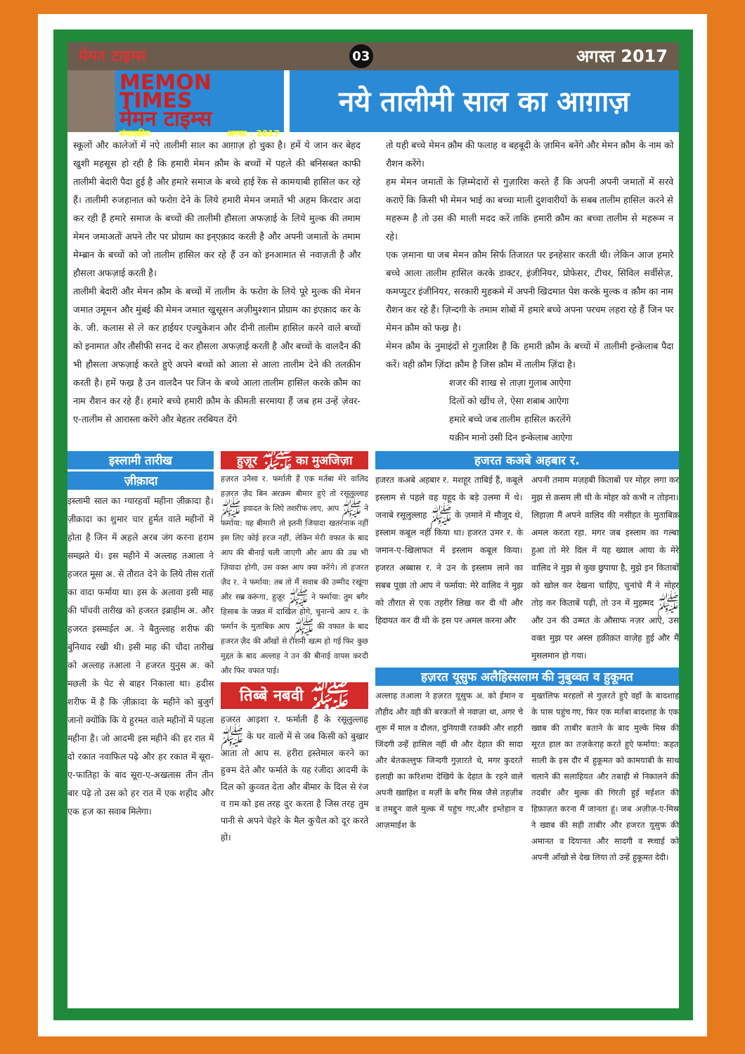मेमन टाइम्स 03 अगस्त 2017
MEMON TIMES
मेमन टाइम्स
संपादकीय अगस्त : 2017
नये तालीमी साल का आग़ाज़
स्कूलों और कालेजों में नऐ तालीमी साल का आग़ाज़ हो चुका है। हमें ये जान कर बेहद खुशी महसूस हो रही है कि हमारी मेमन क़ौम के बच्चों में पहले की बनिसबत काफी तालीमी बेदारी पैदा हुई है और हमारे समाज के बच्चे हाई रेंक से कामयाबी हासिल कर रहे हैं। तालीमी रुजहानात को फरोग़ देने के लिये हमारी मेमन जमातें भी अहम किरदार अदा कर रही हैं हमारे समाज के बच्चों की तालीमी हौसला अफज़ाई के लिये मुल्क की तमाम मेमन जमाअतों अपने तौर पर प्रोग्राम का इन्एक़ाद करती है और अपनी जमातों के तमाम मेम्ब्रान के बच्चों को जो तालीम हासिल कर रहे हैं उन को इनआमात से नवाज़ती है और हौसला अफज़ाई करती है।
तालीमी बेदारी और मेमन क़ौम के बच्चों में तालीम के फरोग़ के लिये पूरे मुल्क की मेमन जमात उमूमन और मुंबई की मेमन जमात खुसूसन अज़ीमुश्शान प्रोग्राम का इंएक़ाद कर के के. जी. कलास से ले कर हाईयर एज्युकेशन और दीनी तालीम हासिल करने वाले बच्चों को इनामात और तौसीफी सनद दे कर हौसला अफज़ाई करती है और बच्चों के वालदैन की भी हौसला अफज़ाई करते हुऐ अपने बच्चों को आला से आला तालीम देने की तलक़ीन करती है। हमें फख्र है उन वालदैन पर जिन के बच्चे आला तालीम हासिल करके क़ौम का नाम रौशन कर रहे हैं। हमारे बच्चे हमारी क़ौम के क़ीमती सरमाया हैं जब हम उन्हें ज़ेवर-ए-तालीम से आरास्ता करेंगे और बेहतर तरबियत देंगे
तो यही बच्चे मेमन क़ौम की फलाह व बहबूदी के ज़ामिन बनेंगे और मेमन क़ौम के नाम को रौशन करेंगे।
हम मेमन जमातों के ज़िम्मेदारों से गुज़ारिश करते हैं कि अपनी अपनी जमातों में सरवे कराऐं कि किसी भी मेमन भाई का बच्चा माली दुशवारीयों के सबब तालीम हासिल करने से महरूम है तो उस की माली मदद करें ताकि हमारी क़ौम का बच्चा तालीम से महरूम न रहे।
एक ज़माना था जब मेमन क़ौम सिर्फ तिजारत पर इनहेसार करती थी। लेकिन आज हमारे बच्चे आला तालीम हासिल करके डाक्टर, इंजीनियर, प्रोफेसर, टीचर, सिविल सर्वीसेज़, कमप्युटर इंजीनियर, सरकारी मुहकमे में अपनी खिदमात पेश करके मुल्क व क़ौम का नाम रौशन कर रहे हैं। ज़िन्दगी के तमाम शोबों में हमारे बच्चे अपना परचम लहरा रहे हैं जिन पर मेमन क़ौम को फख्र है।
मेमन क़ौम के नुमाइंदों से गुज़ारिश है कि हमारी क़ौम के बच्चों में तालीमी इन्क़ेलाब पैदा करें। वही क़ौम ज़िंदा क़ौम है जिस क़ौम में तालीम ज़िंदा है।
शजर की शाख से ताज़ा गुलाब आऐगा
दिलों को खींच ले, ऐसा शबाब आऐगा
हमारे बच्चे जब तालीम हासिल करलेंगे
यक़ीन मानो उसी दिन इन्केलाब आऐगा
इस्लामी तारीख
ज़ीक़ादा
इस्लामी साल का ग्यारहवाँ महीना ज़ीक़ादा है। ज़ीक़ादा का शुमार चार हुर्मत वाले महीनों में होता है जिन में अहले अरब जंग करना हराम समझते थे। इस महीने में अल्लाह तआला ने हजरत मूसा अ. से तौरात देने के लिये तीस रातों का वादा फर्माया था। इस के अलावा इसी माह की पाँचवी तारीख को हजरत इब्राहीम अ. और हजरत इसमाईल अ. ने बैतुल्लाह शरीफ की बुनियाद रखी थी। इसी माह की चौदा तारीख को अल्लाह तआला ने हजरत युनुस अ. को मछली के पेट से बाहर निकाला था। हदीस शरीफ में है कि ज़ीक़ादा के महीने को बुजुर्ग जानो क्योंकि कि ये हुरमत वाले महीनों में पहला महीना है। जो आदमी इस महीने की हर रात में दो रकात नवाफिल पढ़े और हर रकात में सूरा-ए-फातिहा के बाद सूरा-ए-अखलास तीन तीन बार पढ़े तो उस को हर रात में एक शहीद और एक हज का सवाब मिलेगा।
हुज़ूर ﷺ का मुअजिज़ा
हज़रत उनैसा र. फर्माती हैं एक मर्तबा मेरे वालिद हज़रत ज़ैद बिन अरक़म बीमार हुऐ तो रसूलुल्लाह ﷺ इयादत के लिऐ तशरीफ लाए, आप ﷺ ने फर्माया: यह बीमारी तो इतनी जियादा खतरनाक नहीं इस लिए कोई हरज नहीं, लेकिन मेरी वफात के बाद आप की बीनाई चली जाएगी और आप की उम्र भी ज़ियादा होगी, उस वक्त आप क्या करेंगे। तो हजरत ज़ैद र. ने फर्माया: तब तो मैं सवाब की उम्मीद रखूंगा और सब्र करूंगा, हुज़ूर ﷺ ने फर्माया: तुम बगैर हिसाब के जन्नत में दाखिल होगे, चुनान्चे आप र. के फर्मान के मुताबिक आप ﷺ की वफात के बाद हजरत ज़ैद की आँखों से रौशनी खत्म हो गई फिर कुछ मुद्दत के बाद अल्लाह ने उन की बीनाई वापस करदी और फिर वफात पाई।
तिब्बे नबवी ﷺ
हजरत आइशा र. फर्माती हैं के रसूलुल्लाह ﷺ के घर वालों में से जब किसी को बुखार आता तो आप स. हरीरा इस्तेमाल करने का हुक्म देते और फर्माते के यह रंजीदा आदमी के दिल को कुव्वत देता और बीमार के दिल से रंज व ग़म को इस तरह दुर करता है जिस तरह तुम पानी से अपने चेहरे के मैल कुचैल को दूर करते हो।
हजरत कअबे अहबार र.
हजरत कअबे अहबार र. मशहूर ताबिई हैं, कबूले इस्लाम से पहले वह यहूद के बड़े उलमा में थे। जनाबे रसूलुल्लाह ﷺ के ज़माने में मौजूद थे, इस्लाम कबूल नहीं किया था। हजरत उमर र. के जमान-ए-खिलाफत में इस्लाम कबूल किया। हजरत अब्बास र. ने उन के इस्लाम लाने का सबब पूछा तो आप ने फर्माया: मेरे वालिद ने मुझ को तौरात से एक तहरीर लिख कर दी थी और हिदायत कर दी थी के इस पर अमल करना और
अपनी तमाम मज़हबी किताबों पर मोहर लगा कर मुझ से क़सम ली थी के मोहर को कभी न तोड़ना। लिहाज़ा मैं अपने वालिद की नसीहत के मुताबिक़ अमल करता रहा. मगर जब इस्लाम का गल्बा हुआ तो मेरे दिल में यह ख्याल आया के मेरे वालिद ने मुझ से कुछ छुपाया है, मुझे इन किताबों को खोल कर देखना चाहिए, चुनांचे मैं ने मोहर तोड़ कर किताबें पढ़ी, तो उन में मुहम्मद ﷺ और उन की उम्मत के औसाफ नज़र आऐ, उस वक्त मुझ पर अस्ल हक़ीक़त वाज़ेह हुई और मैं मुसलमान हो गया।
हज़रत यूसुफ अलैहिस्सलाम की नुबुव्वत व हुकूमत
अल्लाह तआला ने हज़रत यूसुफ अ. को ईमान व तौहीद और वही की बरकतों से नवाज़ा था, अगर चे शुरू में माल व दौलत, दुनियावी रतक्की और शहरी जिंदगी उन्हें हासिल नहीं थी और देहात की सादा और बेतकल्लुफ जिन्दगी गुज़ारते थे, मगर कुदरते इलाही का करिशमा देखिये के देहात के रहने वाले अपनी ख्वाहिश व मर्ज़ी के बगैर मिस्र जैसे तहज़ीब व तमद्दुन वाले मुल्क में पहुंच गए,और इम्तेहान व आज़माईश के
मुख्तलिफ मरहलों से गुज़रते हुऐ वहाँ के बादशाह के पास पहुंच गए, फिर एक मर्तबा बादशाह के एक ख्वाब की ताबीर बताने के बाद मुल्के मिस्र की सूरत हाल का तज़केराह करते हुऐ फर्माया: कहत साली के इस दौर में हुकूमत को कामयाबी के साथ चलाने की सलाहियत और तबाही से निकालने की तदबीर और मुल्क की गिरती हुई मईशत की हिफ़ाज़त करना मैं जानता हूं। जब अज़ीज़-ए-मिस्र ने ख्वाब की सही ताबीर और हजरत यूसुफ की अमानत व दियानत और सादगी व स्च्चाई को अपनी आँखो से देख लिया तो उन्हें हुकूमत देदी।